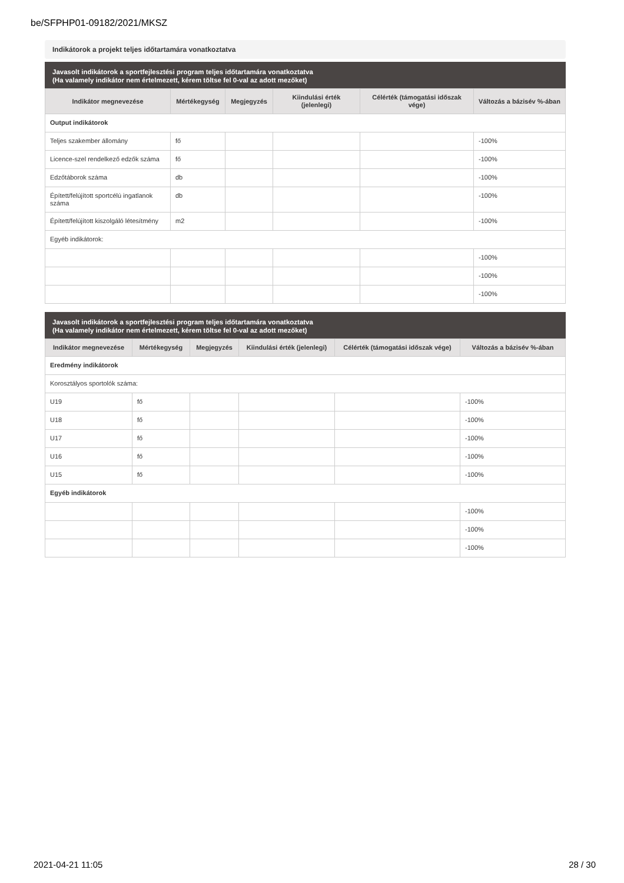be/SFPHP01-09182/2021/MKSZ
Indikátorok a projekt teljes időtartamára vonatkoztatva
Javasolt indikátorok a sportfejlesztési program teljes időtartamára vonatkoztatva
(Ha valamely indikátor nem értelmezett, kérem töltse fel 0-val az adott mezőket)
| Indikátor megnevezése | Mértékegység | Megjegyzés | Kiindulási érték (jelenlegi) | Célérték (támogatási időszak vége) | Változás a bázisév %-ában |
| --- | --- | --- | --- | --- | --- |
| Output indikátorok | | | | | |
| Teljes szakember állomány | fő | | | | -100% |
| Licence-szel rendelkező edzők száma | fő | | | | -100% |
| Edzőtáborok száma | db | | | | -100% |
| Épített/felújított sportcélú ingatlanok száma | db | | | | -100% |
| Épített/felújított kiszolgáló létesítmény | m2 | | | | -100% |
| Egyéb indikátorok: | | | | | |
| | | | | | -100% |
| | | | | | -100% |
| | | | | | -100% |
Javasolt indikátorok a sportfejlesztési program teljes időtartamára vonatkoztatva
(Ha valamely indikátor nem értelmezett, kérem töltse fel 0-val az adott mezőket)
| Indikátor megnevezése | Mértékegység | Megjegyzés | Kiindulási érték (jelenlegi) | Célérték (támogatási időszak vége) | Változás a bázisév %-ában |
| --- | --- | --- | --- | --- | --- |
| Eredmény indikátorok | | | | | |
| Korosztályos sportolók száma: | | | | | |
| U19 | fő | | | | -100% |
| U18 | fő | | | | -100% |
| U17 | fő | | | | -100% |
| U16 | fő | | | | -100% |
| U15 | fő | | | | -100% |
| Egyéb indikátorok | | | | | |
| | | | | | -100% |
| | | | | | -100% |
| | | | | | -100% |
2021-04-21 11:05 28 / 30